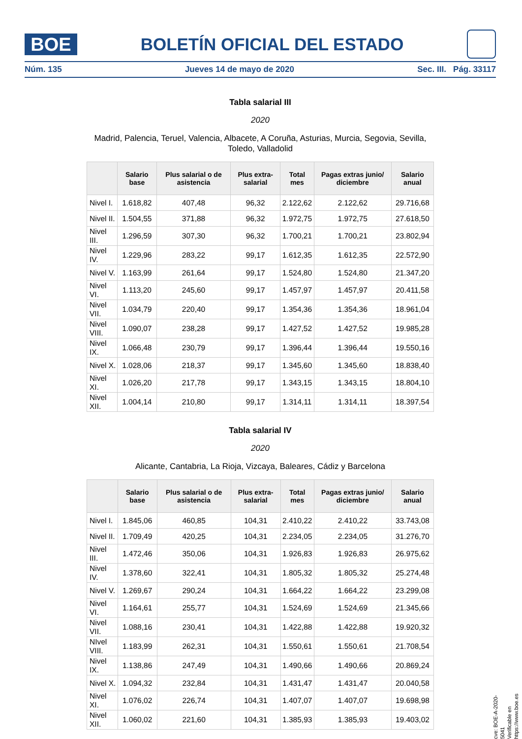BOE
BOLETÍN OFICIAL DEL ESTADO
Núm. 135 Jueves 14 de mayo de 2020 Sec. III. Pág. 33117
Tabla salarial III
2020
Madrid, Palencia, Teruel, Valencia, Albacete, A Coruña, Asturias, Murcia, Segovia, Sevilla, Toledo, Valladolid
| | Salario base | Plus salarial o de asistencia | Plus extra-salarial | Total mes | Pagas extras junio/ diciembre | Salario anual |
| --- | --- | --- | --- | --- | --- | --- |
| Nivel I. | 1.618,82 | 407,48 | 96,32 | 2.122,62 | 2.122,62 | 29.716,68 |
| Nivel II. | 1.504,55 | 371,88 | 96,32 | 1.972,75 | 1.972,75 | 27.618,50 |
| Nivel III. | 1.296,59 | 307,30 | 96,32 | 1.700,21 | 1.700,21 | 23.802,94 |
| Nivel IV. | 1.229,96 | 283,22 | 99,17 | 1.612,35 | 1.612,35 | 22.572,90 |
| Nivel V. | 1.163,99 | 261,64 | 99,17 | 1.524,80 | 1.524,80 | 21.347,20 |
| Nivel VI. | 1.113,20 | 245,60 | 99,17 | 1.457,97 | 1.457,97 | 20.411,58 |
| Nivel VII. | 1.034,79 | 220,40 | 99,17 | 1.354,36 | 1.354,36 | 18.961,04 |
| Nivel VIII. | 1.090,07 | 238,28 | 99,17 | 1.427,52 | 1.427,52 | 19.985,28 |
| Nivel IX. | 1.066,48 | 230,79 | 99,17 | 1.396,44 | 1.396,44 | 19.550,16 |
| Nivel X. | 1.028,06 | 218,37 | 99,17 | 1.345,60 | 1.345,60 | 18.838,40 |
| Nivel XI. | 1.026,20 | 217,78 | 99,17 | 1.343,15 | 1.343,15 | 18.804,10 |
| Nivel XII. | 1.004,14 | 210,80 | 99,17 | 1.314,11 | 1.314,11 | 18.397,54 |
Tabla salarial IV
2020
Alicante, Cantabria, La Rioja, Vizcaya, Baleares, Cádiz y Barcelona
| | Salario base | Plus salarial o de asistencia | Plus extra-salarial | Total mes | Pagas extras junio/ diciembre | Salario anual |
| --- | --- | --- | --- | --- | --- | --- |
| Nivel I. | 1.845,06 | 460,85 | 104,31 | 2.410,22 | 2.410,22 | 33.743,08 |
| Nivel II. | 1.709,49 | 420,25 | 104,31 | 2.234,05 | 2.234,05 | 31.276,70 |
| Nivel III. | 1.472,46 | 350,06 | 104,31 | 1.926,83 | 1.926,83 | 26.975,62 |
| Nivel IV. | 1.378,60 | 322,41 | 104,31 | 1.805,32 | 1.805,32 | 25.274,48 |
| Nivel V. | 1.269,67 | 290,24 | 104,31 | 1.664,22 | 1.664,22 | 23.299,08 |
| Nivel VI. | 1.164,61 | 255,77 | 104,31 | 1.524,69 | 1.524,69 | 21.345,66 |
| Nivel VII. | 1.088,16 | 230,41 | 104,31 | 1.422,88 | 1.422,88 | 19.920,32 |
| NIvel VIII. | 1.183,99 | 262,31 | 104,31 | 1.550,61 | 1.550,61 | 21.708,54 |
| Nivel IX. | 1.138,86 | 247,49 | 104,31 | 1.490,66 | 1.490,66 | 20.869,24 |
| Nivel X. | 1.094,32 | 232,84 | 104,31 | 1.431,47 | 1.431,47 | 20.040,58 |
| Nivel XI. | 1.076,02 | 226,74 | 104,31 | 1.407,07 | 1.407,07 | 19.698,98 |
| Nivel XII. | 1.060,02 | 221,60 | 104,31 | 1.385,93 | 1.385,93 | 19.403,02 |
cve: BOE-A-2020-5041
Verificable en https://www.boe.es